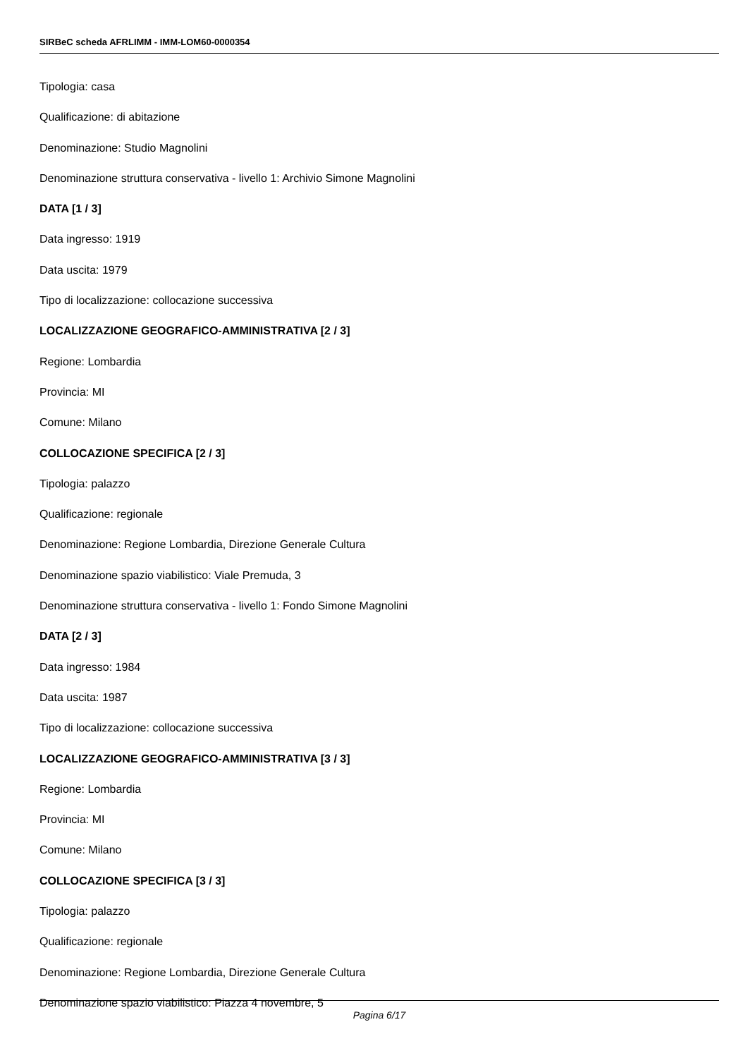SIRBeC scheda AFRLIMM - IMM-LOM60-0000354
Tipologia: casa
Qualificazione: di abitazione
Denominazione: Studio Magnolini
Denominazione struttura conservativa - livello 1: Archivio Simone Magnolini
DATA [1 / 3]
Data ingresso: 1919
Data uscita: 1979
Tipo di localizzazione: collocazione successiva
LOCALIZZAZIONE GEOGRAFICO-AMMINISTRATIVA [2 / 3]
Regione: Lombardia
Provincia: MI
Comune: Milano
COLLOCAZIONE SPECIFICA [2 / 3]
Tipologia: palazzo
Qualificazione: regionale
Denominazione: Regione Lombardia, Direzione Generale Cultura
Denominazione spazio viabilistico: Viale Premuda, 3
Denominazione struttura conservativa - livello 1: Fondo Simone Magnolini
DATA [2 / 3]
Data ingresso: 1984
Data uscita: 1987
Tipo di localizzazione: collocazione successiva
LOCALIZZAZIONE GEOGRAFICO-AMMINISTRATIVA [3 / 3]
Regione: Lombardia
Provincia: MI
Comune: Milano
COLLOCAZIONE SPECIFICA [3 / 3]
Tipologia: palazzo
Qualificazione: regionale
Denominazione: Regione Lombardia, Direzione Generale Cultura
Denominazione spazio viabilistico: Piazza 4 novembre, 5
Pagina 6/17